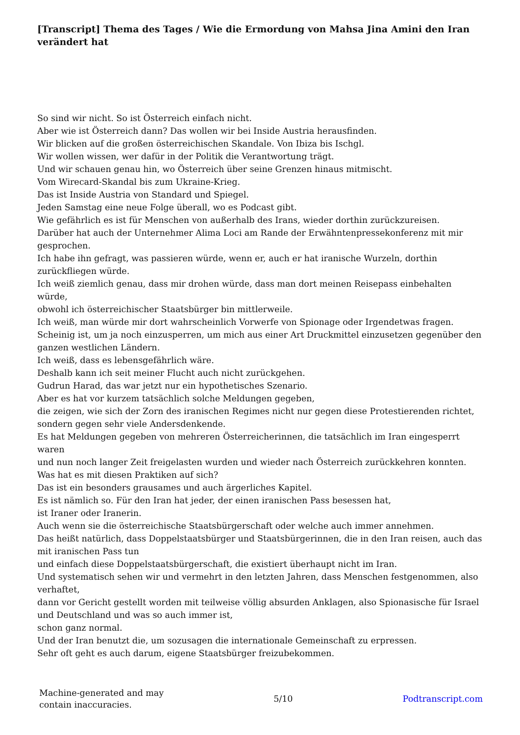[Transcript] Thema des Tages / Wie die Ermordung von Mahsa Jina Amini den Iran verändert hat
So sind wir nicht. So ist Österreich einfach nicht.
Aber wie ist Österreich dann? Das wollen wir bei Inside Austria herausfinden.
Wir blicken auf die großen österreichischen Skandale. Von Ibiza bis Ischgl.
Wir wollen wissen, wer dafür in der Politik die Verantwortung trägt.
Und wir schauen genau hin, wo Österreich über seine Grenzen hinaus mitmischt.
Vom Wirecard-Skandal bis zum Ukraine-Krieg.
Das ist Inside Austria von Standard und Spiegel.
Jeden Samstag eine neue Folge überall, wo es Podcast gibt.
Wie gefährlich es ist für Menschen von außerhalb des Irans, wieder dorthin zurückzureisen.
Darüber hat auch der Unternehmer Alima Loci am Rande der Erwähntenpressekonferenz mit mir gesprochen.
Ich habe ihn gefragt, was passieren würde, wenn er, auch er hat iranische Wurzeln, dorthin zurückfliegen würde.
Ich weiß ziemlich genau, dass mir drohen würde, dass man dort meinen Reisepass einbehalten würde,
obwohl ich österreichischer Staatsbürger bin mittlerweile.
Ich weiß, man würde mir dort wahrscheinlich Vorwerfe von Spionage oder Irgendetwas fragen.
Scheinig ist, um ja noch einzusperren, um mich aus einer Art Druckmittel einzusetzen gegenüber den ganzen westlichen Ländern.
Ich weiß, dass es lebensgefährlich wäre.
Deshalb kann ich seit meiner Flucht auch nicht zurückgehen.
Gudrun Harad, das war jetzt nur ein hypothetisches Szenario.
Aber es hat vor kurzem tatsächlich solche Meldungen gegeben,
die zeigen, wie sich der Zorn des iranischen Regimes nicht nur gegen diese Protestierenden richtet, sondern gegen sehr viele Andersdenkende.
Es hat Meldungen gegeben von mehreren Österreicherinnen, die tatsächlich im Iran eingesperrt waren
und nun noch langer Zeit freigelasten wurden und wieder nach Österreich zurückkehren konnten.
Was hat es mit diesen Praktiken auf sich?
Das ist ein besonders grausames und auch ärgerliches Kapitel.
Es ist nämlich so. Für den Iran hat jeder, der einen iranischen Pass besessen hat,
ist Iraner oder Iranerin.
Auch wenn sie die österreichische Staatsbürgerschaft oder welche auch immer annehmen.
Das heißt natürlich, dass Doppelstaatsbürger und Staatsbürgerinnen, die in den Iran reisen, auch das mit iranischen Pass tun
und einfach diese Doppelstaatsbürgerschaft, die existiert überhaupt nicht im Iran.
Und systematisch sehen wir und vermehrt in den letzten Jahren, dass Menschen festgenommen, also verhaftet,
dann vor Gericht gestellt worden mit teilweise völlig absurden Anklagen, also Spionasische für Israel und Deutschland und was so auch immer ist,
schon ganz normal.
Und der Iran benutzt die, um sozusagen die internationale Gemeinschaft zu erpressen.
Sehr oft geht es auch darum, eigene Staatsbürger freizubekommen.
Machine-generated and may
contain inaccuracies.
5/10 Podtranscript.com